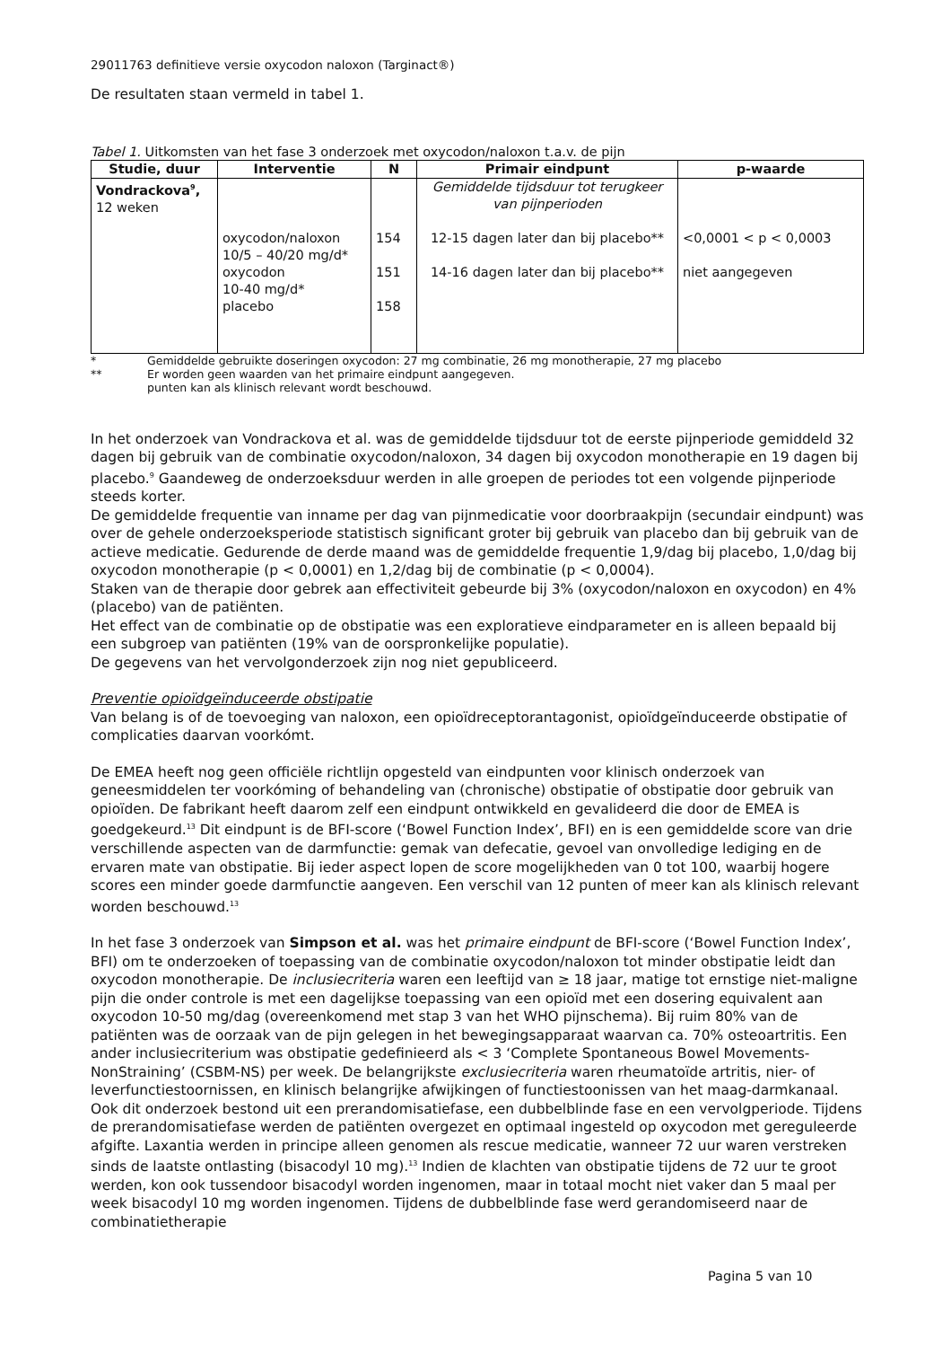29011763 definitieve versie oxycodon naloxon (Targinact®)
De resultaten staan vermeld in tabel 1.
Tabel 1. Uitkomsten van het fase 3 onderzoek met oxycodon/naloxon t.a.v. de pijn
| Studie, duur | Interventie | N | Primair eindpunt | p-waarde |
| --- | --- | --- | --- | --- |
| Vondrackova<sup>9</sup>, 12 weken | oxycodon/naloxon 10/5 – 40/20 mg/d* oxycodon 10-40 mg/d* placebo | 154 151 158 | Gemiddelde tijdsduur tot terugkeer van pijnperioden 12-15 dagen later dan bij placebo** 14-16 dagen later dan bij placebo** | <0,0001 < p < 0,0003 niet aangegeven |
* Gemiddelde gebruikte doseringen oxycodon: 27 mg combinatie, 26 mg monotherapie, 27 mg placebo
** Er worden geen waarden van het primaire eindpunt aangegeven.
punten kan als klinisch relevant wordt beschouwd.
In het onderzoek van Vondrackova et al. was de gemiddelde tijdsduur tot de eerste pijnperiode gemiddeld 32 dagen bij gebruik van de combinatie oxycodon/naloxon, 34 dagen bij oxycodon monotherapie en 19 dagen bij placebo.<sup>9</sup> Gaandeweg de onderzoeksduur werden in alle groepen de periodes tot een volgende pijnperiode steeds korter.
De gemiddelde frequentie van inname per dag van pijnmedicatie voor doorbraakpijn (secundair eindpunt) was over de gehele onderzoeksperiode statistisch significant groter bij gebruik van placebo dan bij gebruik van de actieve medicatie. Gedurende de derde maand was de gemiddelde frequentie 1,9/dag bij placebo, 1,0/dag bij oxycodon monotherapie (p < 0,0001) en 1,2/dag bij de combinatie (p < 0,0004).
Staken van de therapie door gebrek aan effectiviteit gebeurde bij 3% (oxycodon/naloxon en oxycodon) en 4% (placebo) van de patiënten.
Het effect van de combinatie op de obstipatie was een exploratieve eindparameter en is alleen bepaald bij een subgroep van patiënten (19% van de oorspronkelijke populatie).
De gegevens van het vervolgonderzoek zijn nog niet gepubliceerd.
Preventie opioïdgeïnduceerde obstipatie
Van belang is of de toevoeging van naloxon, een opioïdreceptorantagonist, opioïdgeïnduceerde obstipatie of complicaties daarvan voorkómt.
De EMEA heeft nog geen officiële richtlijn opgesteld van eindpunten voor klinisch onderzoek van geneesmiddelen ter voorkóming of behandeling van (chronische) obstipatie of obstipatie door gebruik van opioïden. De fabrikant heeft daarom zelf een eindpunt ontwikkeld en gevalideerd die door de EMEA is goedgekeurd.<sup>13</sup> Dit eindpunt is de BFI-score (‘Bowel Function Index’, BFI) en is een gemiddelde score van drie verschillende aspecten van de darmfunctie: gemak van defecatie, gevoel van onvolledige lediging en de ervaren mate van obstipatie. Bij ieder aspect lopen de score mogelijkheden van 0 tot 100, waarbij hogere scores een minder goede darmfunctie aangeven. Een verschil van 12 punten of meer kan als klinisch relevant worden beschouwd.<sup>13</sup>
In het fase 3 onderzoek van Simpson et al. was het primaire eindpunt de BFI-score (‘Bowel Function Index’, BFI) om te onderzoeken of toepassing van de combinatie oxycodon/naloxon tot minder obstipatie leidt dan oxycodon monotherapie. De inclusiecriteria waren een leeftijd van ≥ 18 jaar, matige tot ernstige niet-maligne pijn die onder controle is met een dagelijkse toepassing van een opioïd met een dosering equivalent aan oxycodon 10-50 mg/dag (overeenkomend met stap 3 van het WHO pijnschema). Bij ruim 80% van de patiënten was de oorzaak van de pijn gelegen in het bewegingsapparaat waarvan ca. 70% osteoartritis. Een ander inclusiecriterium was obstipatie gedefinieerd als < 3 ‘Complete Spontaneous Bowel Movements-NonStraining’ (CSBM-NS) per week. De belangrijkste exclusiecriteria waren rheumatoïde artritis, nier- of leverfunctiestoornissen, en klinisch belangrijke afwijkingen of functiestoonissen van het maag-darmkanaal. Ook dit onderzoek bestond uit een prerandomisatiefase, een dubbelblinde fase en een vervolgperiode. Tijdens de prerandomisatiefase werden de patiënten overgezet en optimaal ingesteld op oxycodon met gereguleerde afgifte. Laxantia werden in principe alleen genomen als rescue medicatie, wanneer 72 uur waren verstreken sinds de laatste ontlasting (bisacodyl 10 mg).<sup>13</sup> Indien de klachten van obstipatie tijdens de 72 uur te groot werden, kon ook tussendoor bisacodyl worden ingenomen, maar in totaal mocht niet vaker dan 5 maal per week bisacodyl 10 mg worden ingenomen. Tijdens de dubbelblinde fase werd gerandomiseerd naar de combinatietherapie
Pagina 5 van 10